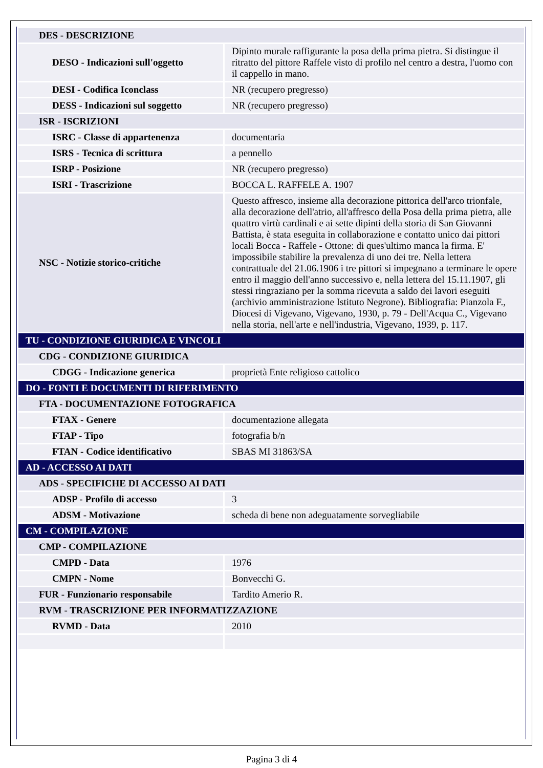| DES - DESCRIZIONE | |
| DESO - Indicazioni sull'oggetto | Dipinto murale raffigurante la posa della prima pietra. Si distingue il ritratto del pittore Raffele visto di profilo nel centro a destra, l'uomo con il cappello in mano. |
| DESI - Codifica Iconclass | NR (recupero pregresso) |
| DESS - Indicazioni sul soggetto | NR (recupero pregresso) |
| ISR - ISCRIZIONI | |
| ISRC - Classe di appartenenza | documentaria |
| ISRS - Tecnica di scrittura | a pennello |
| ISRP - Posizione | NR (recupero pregresso) |
| ISRI - Trascrizione | BOCCA L. RAFFELE A. 1907 |
| NSC - Notizie storico-critiche | Questo affresco, insieme alla decorazione pittorica dell'arco trionfale, alla decorazione dell'atrio, all'affresco della Posa della prima pietra, alle quattro virtù cardinali e ai sette dipinti della storia di San Giovanni Battista, è stata eseguita in collaborazione e contatto unico dai pittori locali Bocca - Raffele - Ottone: di ques'ultimo manca la firma. E' impossibile stabilire la prevalenza di uno dei tre. Nella lettera contrattuale del 21.06.1906 i tre pittori si impegnano a terminare le opere entro il maggio dell'anno successivo e, nella lettera del 15.11.1907, gli stessi ringraziano per la somma ricevuta a saldo dei lavori eseguiti (archivio amministrazione Istituto Negrone). Bibliografia: Pianzola F., Diocesi di Vigevano, Vigevano, 1930, p. 79 - Dell'Acqua C., Vigevano nella storia, nell'arte e nell'industria, Vigevano, 1939, p. 117. |
| TU - CONDIZIONE GIURIDICA E VINCOLI | |
| CDG - CONDIZIONE GIURIDICA | |
| CDGG - Indicazione generica | proprietà Ente religioso cattolico |
| DO - FONTI E DOCUMENTI DI RIFERIMENTO | |
| FTA - DOCUMENTAZIONE FOTOGRAFICA | |
| FTAX - Genere | documentazione allegata |
| FTAP - Tipo | fotografia b/n |
| FTAN - Codice identificativo | SBAS MI 31863/SA |
| AD - ACCESSO AI DATI | |
| ADS - SPECIFICHE DI ACCESSO AI DATI | |
| ADSP - Profilo di accesso | 3 |
| ADSM - Motivazione | scheda di bene non adeguatamente sorvegliabile |
| CM - COMPILAZIONE | |
| CMP - COMPILAZIONE | |
| CMPD - Data | 1976 |
| CMPN - Nome | Bonvecchi G. |
| FUR - Funzionario responsabile | Tardito Amerio R. |
| RVM - TRASCRIZIONE PER INFORMATIZZAZIONE | |
| RVMD - Data | 2010 |
Pagina 3 di 4